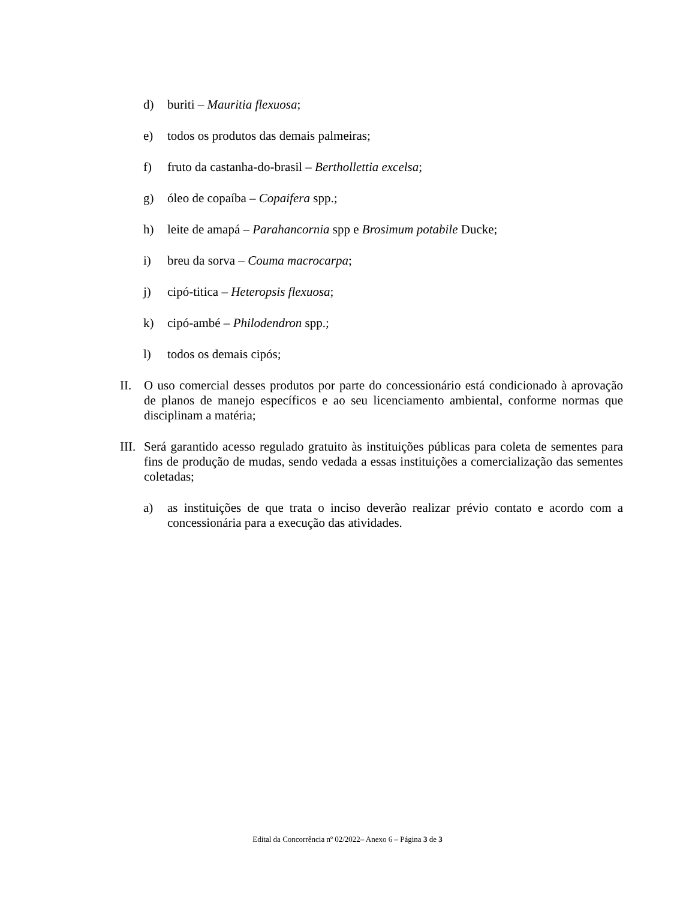d) buriti – Mauritia flexuosa;
e) todos os produtos das demais palmeiras;
f) fruto da castanha-do-brasil – Berthollettia excelsa;
g) óleo de copaíba – Copaifera spp.;
h) leite de amapá – Parahancornia spp e Brosimum potabile Ducke;
i) breu da sorva – Couma macrocarpa;
j) cipó-titica – Heteropsis flexuosa;
k) cipó-ambé – Philodendron spp.;
l) todos os demais cipós;
II. O uso comercial desses produtos por parte do concessionário está condicionado à aprovação de planos de manejo específicos e ao seu licenciamento ambiental, conforme normas que disciplinam a matéria;
III. Será garantido acesso regulado gratuito às instituições públicas para coleta de sementes para fins de produção de mudas, sendo vedada a essas instituições a comercialização das sementes coletadas;
a) as instituições de que trata o inciso deverão realizar prévio contato e acordo com a concessionária para a execução das atividades.
Edital da Concorrência nº 02/2022– Anexo 6 – Página 3 de 3